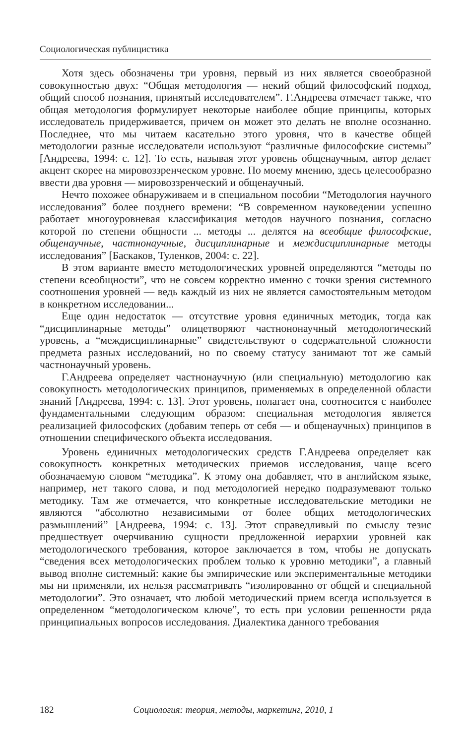Социологическая публицистика
Хотя здесь обозначены три уровня, первый из них является своеобразной совокупностью двух: “Общая методология — некий общий философский подход, общий способ познания, принятый исследователем”. Г.Андреева отмечает также, что общая методология формулирует некоторые наиболее общие принципы, которых исследователь придерживается, причем он может это делать не вполне осознанно. Последнее, что мы читаем касательно этого уровня, что в качестве общей методологии разные исследователи используют “различные философские системы” [Андреева, 1994: с. 12]. То есть, называя этот уровень общенаучным, автор делает акцент скорее на мировоззренческом уровне. По моему мнению, здесь целесообразно ввести два уровня — мировоззренческий и общенаучный.
Нечто похожее обнаруживаем и в специальном пособии “Методология научного исследования” более позднего времени: “В современном науковедении успешно работает многоуровневая классификация методов научного познания, согласно которой по степени общности ... методы ... делятся на всеобщие философские, общенаучные, частнонаучные, дисциплинарные и междисциплинарные методы исследования” [Баскаков, Туленков, 2004: с. 22].
В этом варианте вместо методологических уровней определяются “методы по степени всеобщности”, что не совсем корректно именно с точки зрения системного соотношения уровней — ведь каждый из них не является самостоятельным методом в конкретном исследовании...
Еще один недостаток — отсутствие уровня единичных методик, тогда как “дисциплинарные методы” олицетворяют частнононаучный методологический уровень, а “междисциплинарные” свидетельствуют о содержательной сложности предмета разных исследований, но по своему статусу занимают тот же самый частнонаучный уровень.
Г.Андреева определяет частнонаучную (или специальную) методологию как совокупность методологических принципов, применяемых в определенной области знаний [Андреева, 1994: с. 13]. Этот уровень, полагает она, соотносится с наиболее фундаментальными следующим образом: специальная методология является реализацией философских (добавим теперь от себя — и общенаучных) принципов в отношении специфического объекта исследования.
Уровень единичных методологических средств Г.Андреева определяет как совокупность конкретных методических приемов исследования, чаще всего обозначаемую словом “методика”. К этому она добавляет, что в английском языке, например, нет такого слова, и под методологией нередко подразумевают только методику. Там же отмечается, что конкретные исследовательские методики не являются “абсолютно независимыми от более общих методологических размышлений” [Андреева, 1994: с. 13]. Этот справедливый по смыслу тезис предшествует очерчиванию сущности предложенной иерархии уровней как методологического требования, которое заключается в том, чтобы не допускать “сведения всех методологических проблем только к уровню методики”, а главный вывод вполне системный: какие бы эмпирические или экспериментальные методики мы ни применяли, их нельзя рассматривать “изолированно от общей и специальной методологии”. Это означает, что любой методический прием всегда используется в определенном “методологическом ключе”, то есть при условии решенности ряда принципиальных вопросов исследования. Диалектика данного требования
182 Социология: теория, методы, маркетинг, 2010, 1